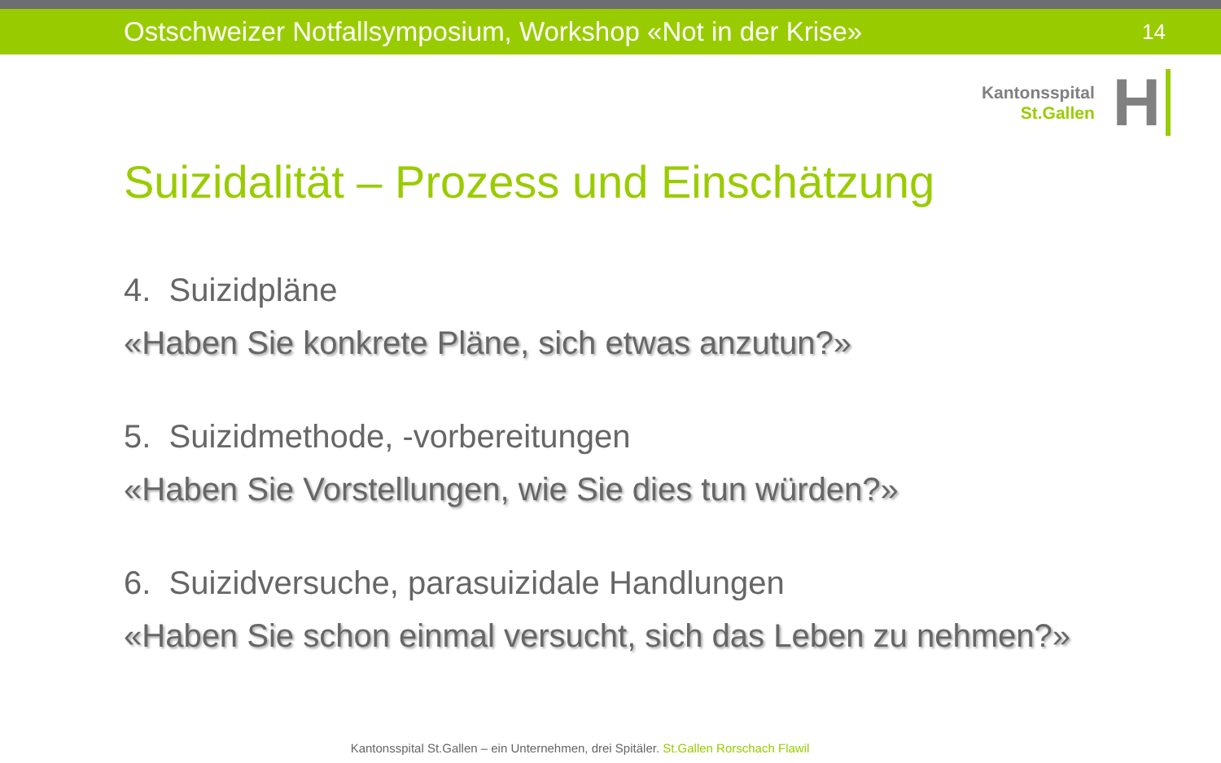Ostschweizer Notfallsymposium, Workshop «Not in der Krise» 14
Kantonsspital
St.Gallen
H
Suizidalität – Prozess und Einschätzung
4. Suizidpläne
«Haben Sie konkrete Pläne, sich etwas anzutun?»
5. Suizidmethode, -vorbereitungen
«Haben Sie Vorstellungen, wie Sie dies tun würden?»
6. Suizidversuche, parasuizidale Handlungen
«Haben Sie schon einmal versucht, sich das Leben zu nehmen?»
Kantonsspital St.Gallen – ein Unternehmen, drei Spitäler. St.Gallen Rorschach Flawil